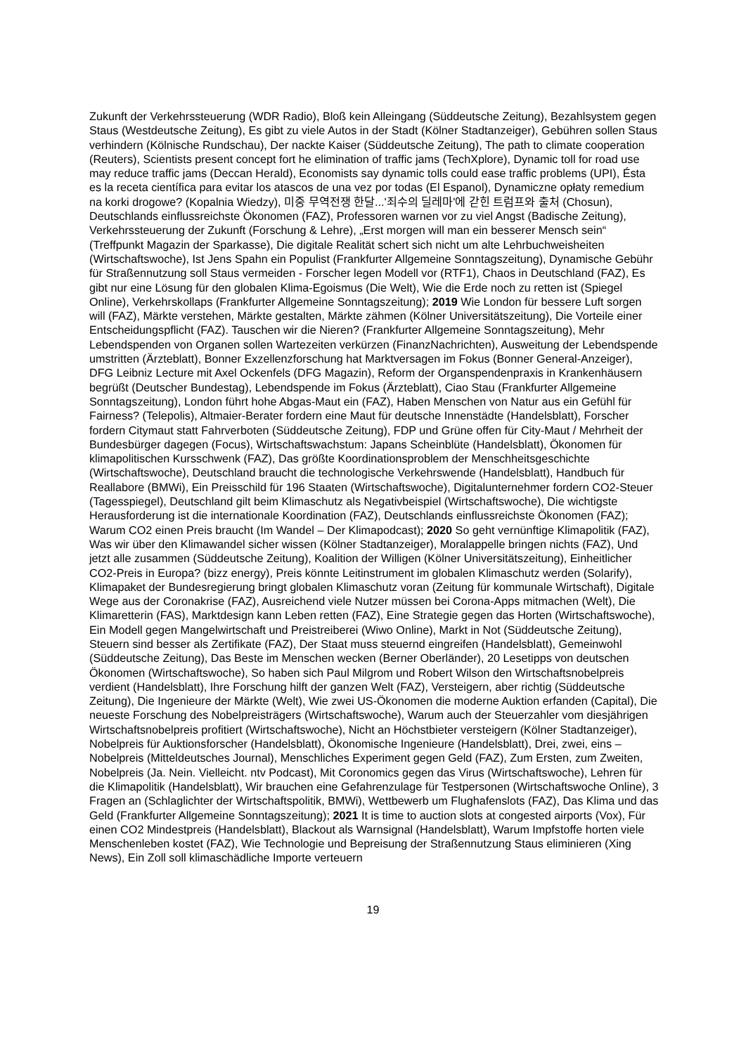Zukunft der Verkehrssteuerung (WDR Radio), Bloß kein Alleingang (Süddeutsche Zeitung), Bezahlsystem gegen Staus (Westdeutsche Zeitung), Es gibt zu viele Autos in der Stadt (Kölner Stadtanzeiger), Gebühren sollen Staus verhindern (Kölnische Rundschau), Der nackte Kaiser (Süddeutsche Zeitung), The path to climate cooperation (Reuters), Scientists present concept fort he elimination of traffic jams (TechXplore), Dynamic toll for road use may reduce traffic jams (Deccan Herald), Economists say dynamic tolls could ease traffic problems (UPI), Ésta es la receta científica para evitar los atascos de una vez por todas (El Espanol), Dynamiczne opłaty remedium na korki drogowe? (Kopalnia Wiedzy), 미중 무역전쟁 한달...'죄수의 딜레마'에 갇힌 트럼프와 출처 (Chosun), Deutschlands einflussreichste Ökonomen (FAZ), Professoren warnen vor zu viel Angst (Badische Zeitung), Verkehrssteuerung der Zukunft (Forschung & Lehre), „Erst morgen will man ein besserer Mensch sein“ (Treffpunkt Magazin der Sparkasse), Die digitale Realität schert sich nicht um alte Lehrbuchweisheiten (Wirtschaftswoche), Ist Jens Spahn ein Populist (Frankfurter Allgemeine Sonntagszeitung), Dynamische Gebühr für Straßennutzung soll Staus vermeiden - Forscher legen Modell vor (RTF1), Chaos in Deutschland (FAZ), Es gibt nur eine Lösung für den globalen Klima-Egoismus (Die Welt), Wie die Erde noch zu retten ist (Spiegel Online), Verkehrskollaps (Frankfurter Allgemeine Sonntagszeitung); 2019 Wie London für bessere Luft sorgen will (FAZ), Märkte verstehen, Märkte gestalten, Märkte zähmen (Kölner Universitätszeitung), Die Vorteile einer Entscheidungspflicht (FAZ). Tauschen wir die Nieren? (Frankfurter Allgemeine Sonntagszeitung), Mehr Lebendspenden von Organen sollen Wartezeiten verkürzen (FinanzNachrichten), Ausweitung der Lebendspende umstritten (Ärzteblatt), Bonner Exzellenzforschung hat Marktversagen im Fokus (Bonner General-Anzeiger), DFG Leibniz Lecture mit Axel Ockenfels (DFG Magazin), Reform der Organspendenpraxis in Krankenhäusern begrüßt (Deutscher Bundestag), Lebendspende im Fokus (Ärzteblatt), Ciao Stau (Frankfurter Allgemeine Sonntagszeitung), London führt hohe Abgas-Maut ein (FAZ), Haben Menschen von Natur aus ein Gefühl für Fairness? (Telepolis), Altmaier-Berater fordern eine Maut für deutsche Innenstädte (Handelsblatt), Forscher fordern Citymaut statt Fahrverboten (Süddeutsche Zeitung), FDP und Grüne offen für City-Maut / Mehrheit der Bundesbürger dagegen (Focus), Wirtschaftswachstum: Japans Scheinblüte (Handelsblatt), Ökonomen für klimapolitischen Kursschwenk (FAZ), Das größte Koordinationsproblem der Menschheitsgeschichte (Wirtschaftswoche), Deutschland braucht die technologische Verkehrswende (Handelsblatt), Handbuch für Reallabore (BMWi), Ein Preisschild für 196 Staaten (Wirtschaftswoche), Digitalunternehmer fordern CO2-Steuer (Tagesspiegel), Deutschland gilt beim Klimaschutz als Negativbeispiel (Wirtschaftswoche), Die wichtigste Herausforderung ist die internationale Koordination (FAZ), Deutschlands einflussreichste Ökonomen (FAZ); Warum CO2 einen Preis braucht (Im Wandel – Der Klimapodcast); 2020 So geht vernünftige Klimapolitik (FAZ), Was wir über den Klimawandel sicher wissen (Kölner Stadtanzeiger), Moralappelle bringen nichts (FAZ), Und jetzt alle zusammen (Süddeutsche Zeitung), Koalition der Willigen (Kölner Universitätszeitung), Einheitlicher CO2-Preis in Europa? (bizz energy), Preis könnte Leitinstrument im globalen Klimaschutz werden (Solarify), Klimapaket der Bundesregierung bringt globalen Klimaschutz voran (Zeitung für kommunale Wirtschaft), Digitale Wege aus der Coronakrise (FAZ), Ausreichend viele Nutzer müssen bei Corona-Apps mitmachen (Welt), Die Klimaretterin (FAS), Marktdesign kann Leben retten (FAZ), Eine Strategie gegen das Horten (Wirtschaftswoche), Ein Modell gegen Mangelwirtschaft und Preistreiberei (Wiwo Online), Markt in Not (Süddeutsche Zeitung), Steuern sind besser als Zertifikate (FAZ), Der Staat muss steuernd eingreifen (Handelsblatt), Gemeinwohl (Süddeutsche Zeitung), Das Beste im Menschen wecken (Berner Oberländer), 20 Lesetipps von deutschen Ökonomen (Wirtschaftswoche), So haben sich Paul Milgrom und Robert Wilson den Wirtschaftsnobelpreis verdient (Handelsblatt), Ihre Forschung hilft der ganzen Welt (FAZ), Versteigern, aber richtig (Süddeutsche Zeitung), Die Ingenieure der Märkte (Welt), Wie zwei US-Ökonomen die moderne Auktion erfanden (Capital), Die neueste Forschung des Nobelpreisträgers (Wirtschaftswoche), Warum auch der Steuerzahler vom diesjährigen Wirtschaftsnobelpreis profitiert (Wirtschaftswoche), Nicht an Höchstbieter versteigern (Kölner Stadtanzeiger), Nobelpreis für Auktionsforscher (Handelsblatt), Ökonomische Ingenieure (Handelsblatt), Drei, zwei, eins – Nobelpreis (Mitteldeutsches Journal), Menschliches Experiment gegen Geld (FAZ), Zum Ersten, zum Zweiten, Nobelpreis (Ja. Nein. Vielleicht. ntv Podcast), Mit Coronomics gegen das Virus (Wirtschaftswoche), Lehren für die Klimapolitik (Handelsblatt), Wir brauchen eine Gefahrenzulage für Testpersonen (Wirtschaftswoche Online), 3 Fragen an (Schlaglichter der Wirtschaftspolitik, BMWi), Wettbewerb um Flughafenslots (FAZ), Das Klima und das Geld (Frankfurter Allgemeine Sonntagszeitung); 2021 It is time to auction slots at congested airports (Vox), Für einen CO2 Mindestpreis (Handelsblatt), Blackout als Warnsignal (Handelsblatt), Warum Impfstoffe horten viele Menschenleben kostet (FAZ), Wie Technologie und Bepreisung der Straßennutzung Staus eliminieren (Xing News), Ein Zoll soll klimaschädliche Importe verteuern
19